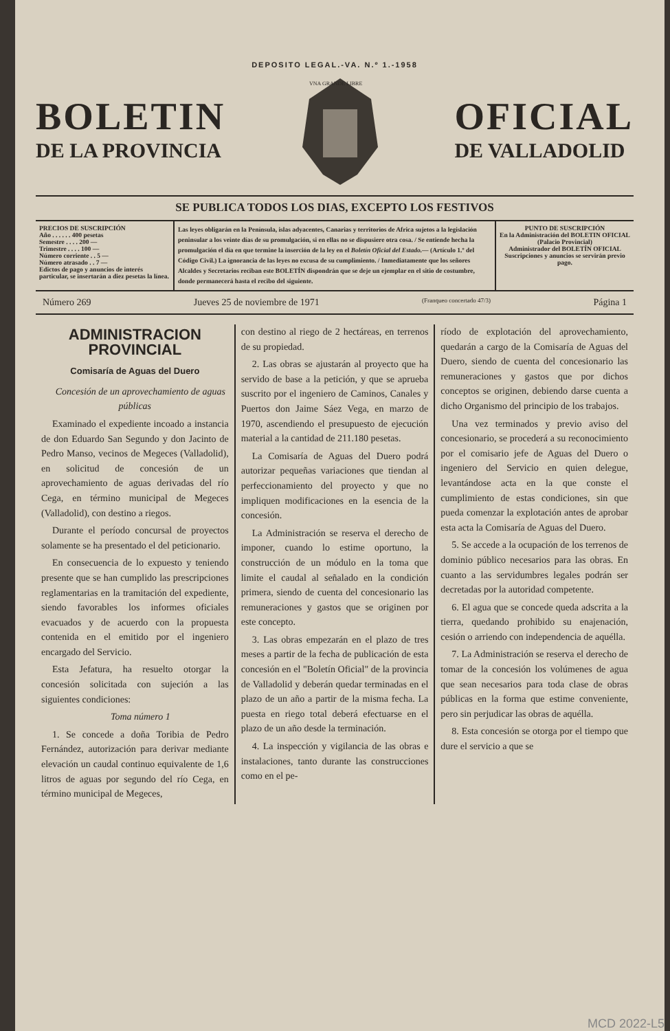DEPOSITO LEGAL.-VA. N.º 1.-1958
BOLETIN
DE LA PROVINCIA
VNA GRANDE LIBRE
OFICIAL
DE VALLADOLID
SE PUBLICA TODOS LOS DIAS, EXCEPTO LOS FESTIVOS
PRECIOS DE SUSCRIPCIÓN
Año . . . . . . 400 pesetas
Semestre . . . . 200 —
Trimestre . . . . 100 —
Número corriente . . 5 —
Número atrasado . . 7 —
Edictos de pago y anuncios de interés particular, se insertarán a diez pesetas la línea.
Las leyes obligarán en la Península, islas adyacentes, Canarias y territorios de Africa sujetos a la legislación peninsular a los veinte días de su promulgación, si en ellas no se dispusiere otra cosa. / Se entiende hecha la promulgación el día en que termine la inserción de la ley en el Boletín Oficial del Estado.— (Artículo 1.º del Código Civil.) La ignorancia de las leyes no excusa de su cumplimiento. / Inmediatamente que los señores Alcaldes y Secretarios reciban este BOLETÍN dispondrán que se deje un ejemplar en el sitio de costumbre, donde permanecerá hasta el recibo del siguiente.
PUNTO DE SUSCRIPCIÓN
En la Administración del BOLETIN OFICIAL (Palacio Provincial)
Administrador del BOLETÍN OFICIAL
Suscripciones y anuncios se servirán previo pago.
Número 269 Jueves 25 de noviembre de 1971 (Franqueo concertado 47/3) Página 1
ADMINISTRACION PROVINCIAL
Comisaría de Aguas del Duero
Concesión de un aprovechamiento de aguas públicas
Examinado el expediente incoado a instancia de don Eduardo San Segundo y don Jacinto de Pedro Manso, vecinos de Megeces (Valladolid), en solicitud de concesión de un aprovechamiento de aguas derivadas del río Cega, en término municipal de Megeces (Valladolid), con destino a riegos.
Durante el período concursal de proyectos solamente se ha presentado el del peticionario.
En consecuencia de lo expuesto y teniendo presente que se han cumplido las prescripciones reglamentarias en la tramitación del expediente, siendo favorables los informes oficiales evacuados y de acuerdo con la propuesta contenida en el emitido por el ingeniero encargado del Servicio.
Esta Jefatura, ha resuelto otorgar la concesión solicitada con sujeción a las siguientes condiciones:
Toma número 1
1. Se concede a doña Toribia de Pedro Fernández, autorización para derivar mediante elevación un caudal continuo equivalente de 1,6 litros de aguas por segundo del río Cega, en término municipal de Megeces,
con destino al riego de 2 hectáreas, en terrenos de su propiedad.
2. Las obras se ajustarán al proyecto que ha servido de base a la petición, y que se aprueba suscrito por el ingeniero de Caminos, Canales y Puertos don Jaime Sáez Vega, en marzo de 1970, ascendiendo el presupuesto de ejecución material a la cantidad de 211.180 pesetas.
La Comisaría de Aguas del Duero podrá autorizar pequeñas variaciones que tiendan al perfeccionamiento del proyecto y que no impliquen modificaciones en la esencia de la concesión.
La Administración se reserva el derecho de imponer, cuando lo estime oportuno, la construcción de un módulo en la toma que limite el caudal al señalado en la condición primera, siendo de cuenta del concesionario las remuneraciones y gastos que se originen por este concepto.
3. Las obras empezarán en el plazo de tres meses a partir de la fecha de publicación de esta concesión en el "Boletín Oficial" de la provincia de Valladolid y deberán quedar terminadas en el plazo de un año a partir de la misma fecha. La puesta en riego total deberá efectuarse en el plazo de un año desde la terminación.
4. La inspección y vigilancia de las obras e instalaciones, tanto durante las construcciones como en el pe-
ríodo de explotación del aprovechamiento, quedarán a cargo de la Comisaría de Aguas del Duero, siendo de cuenta del concesionario las remuneraciones y gastos que por dichos conceptos se originen, debiendo darse cuenta a dicho Organismo del principio de los trabajos.
Una vez terminados y previo aviso del concesionario, se procederá a su reconocimiento por el comisario jefe de Aguas del Duero o ingeniero del Servicio en quien delegue, levantándose acta en la que conste el cumplimiento de estas condiciones, sin que pueda comenzar la explotación antes de aprobar esta acta la Comisaría de Aguas del Duero.
5. Se accede a la ocupación de los terrenos de dominio público necesarios para las obras. En cuanto a las servidumbres legales podrán ser decretadas por la autoridad competente.
6. El agua que se concede queda adscrita a la tierra, quedando prohibido su enajenación, cesión o arriendo con independencia de aquélla.
7. La Administración se reserva el derecho de tomar de la concesión los volúmenes de agua que sean necesarios para toda clase de obras públicas en la forma que estime conveniente, pero sin perjudicar las obras de aquélla.
8. Esta concesión se otorga por el tiempo que dure el servicio a que se
MCD 2022-L5